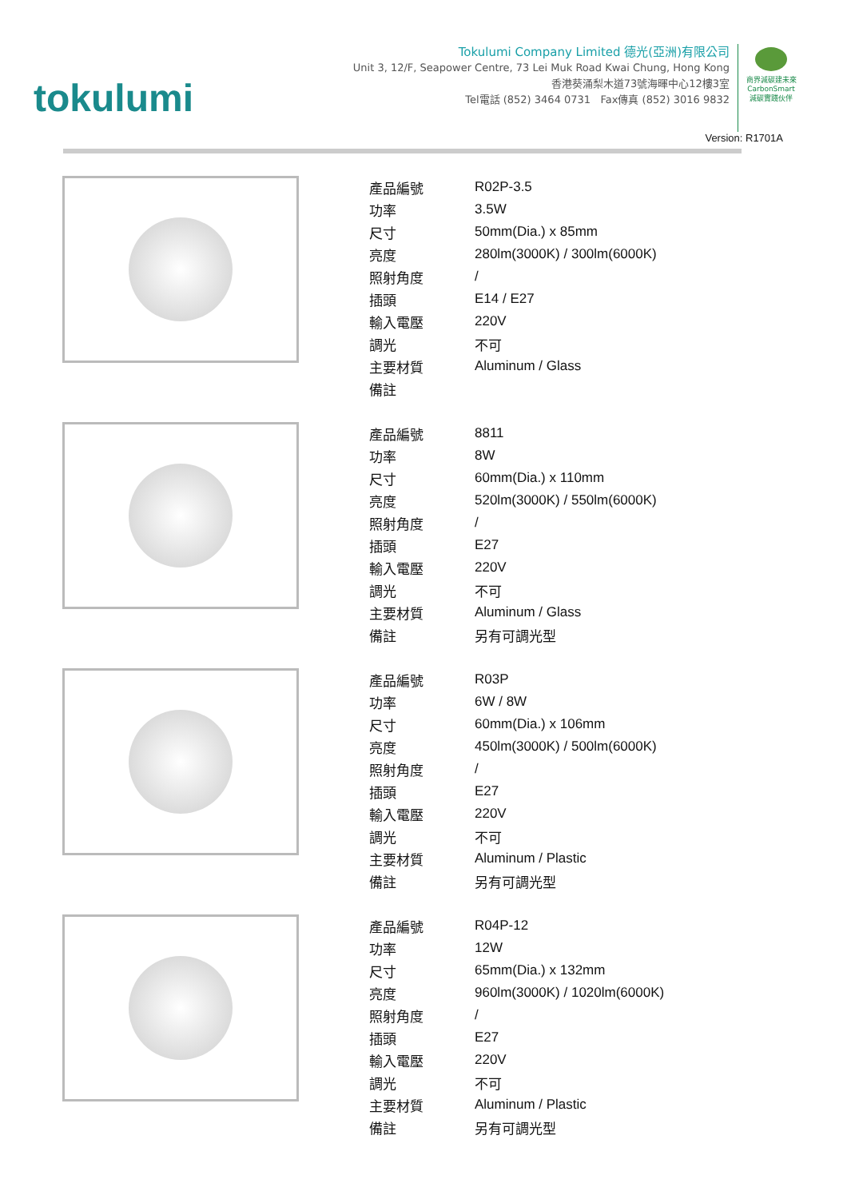tokulumi
Tokulumi Company Limited 德光(亞洲)有限公司
Unit 3, 12/F, Seapower Centre, 73 Lei Muk Road Kwai Chung, Hong Kong
香港葵涌梨木道73號海暉中心12樓3室
Tel電話 (852) 3464 0731 Fax傳真 (852) 3016 9832
商界減碳建未來
CarbonSmart
減碳實踐伙伴
Version: R1701A
| 產品編號 | R02P-3.5 |
| 功率 | 3.5W |
| 尺寸 | 50mm(Dia.) x 85mm |
| 亮度 | 280lm(3000K) / 300lm(6000K) |
| 照射角度 | / |
| 插頭 | E14 / E27 |
| 輸入電壓 | 220V |
| 調光 | 不可 |
| 主要材質 | Aluminum / Glass |
| 備註 | |
| 產品編號 | 8811 |
| 功率 | 8W |
| 尺寸 | 60mm(Dia.) x 110mm |
| 亮度 | 520lm(3000K) / 550lm(6000K) |
| 照射角度 | / |
| 插頭 | E27 |
| 輸入電壓 | 220V |
| 調光 | 不可 |
| 主要材質 | Aluminum / Glass |
| 備註 | 另有可調光型 |
| 產品編號 | R03P |
| 功率 | 6W / 8W |
| 尺寸 | 60mm(Dia.) x 106mm |
| 亮度 | 450lm(3000K) / 500lm(6000K) |
| 照射角度 | / |
| 插頭 | E27 |
| 輸入電壓 | 220V |
| 調光 | 不可 |
| 主要材質 | Aluminum / Plastic |
| 備註 | 另有可調光型 |
| 產品編號 | R04P-12 |
| 功率 | 12W |
| 尺寸 | 65mm(Dia.) x 132mm |
| 亮度 | 960lm(3000K) / 1020lm(6000K) |
| 照射角度 | / |
| 插頭 | E27 |
| 輸入電壓 | 220V |
| 調光 | 不可 |
| 主要材質 | Aluminum / Plastic |
| 備註 | 另有可調光型 |